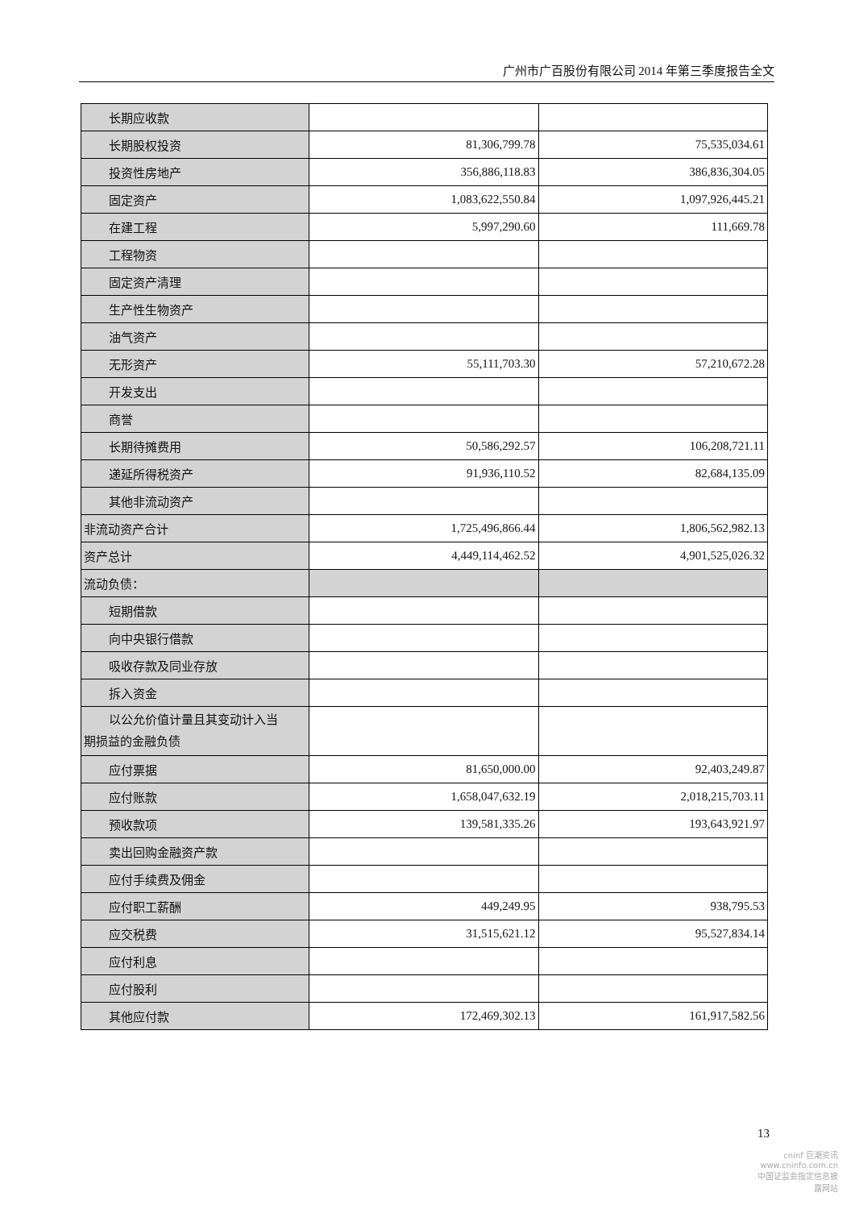广州市广百股份有限公司 2014 年第三季度报告全文
| 长期应收款 | | |
| 长期股权投资 | 81,306,799.78 | 75,535,034.61 |
| 投资性房地产 | 356,886,118.83 | 386,836,304.05 |
| 固定资产 | 1,083,622,550.84 | 1,097,926,445.21 |
| 在建工程 | 5,997,290.60 | 111,669.78 |
| 工程物资 | | |
| 固定资产清理 | | |
| 生产性生物资产 | | |
| 油气资产 | | |
| 无形资产 | 55,111,703.30 | 57,210,672.28 |
| 开发支出 | | |
| 商誉 | | |
| 长期待摊费用 | 50,586,292.57 | 106,208,721.11 |
| 递延所得税资产 | 91,936,110.52 | 82,684,135.09 |
| 其他非流动资产 | | |
| 非流动资产合计 | 1,725,496,866.44 | 1,806,562,982.13 |
| 资产总计 | 4,449,114,462.52 | 4,901,525,026.32 |
| 流动负债： | | |
| 短期借款 | | |
| 向中央银行借款 | | |
| 吸收存款及同业存放 | | |
| 拆入资金 | | |
| 以公允价值计量且其变动计入当 期损益的金融负债 | | |
| 应付票据 | 81,650,000.00 | 92,403,249.87 |
| 应付账款 | 1,658,047,632.19 | 2,018,215,703.11 |
| 预收款项 | 139,581,335.26 | 193,643,921.97 |
| 卖出回购金融资产款 | | |
| 应付手续费及佣金 | | |
| 应付职工薪酬 | 449,249.95 | 938,795.53 |
| 应交税费 | 31,515,621.12 | 95,527,834.14 |
| 应付利息 | | |
| 应付股利 | | |
| 其他应付款 | 172,469,302.13 | 161,917,582.56 |
13
cninf 巨潮资讯
www.cninfo.com.cn
中国证监会指定信息披露网站